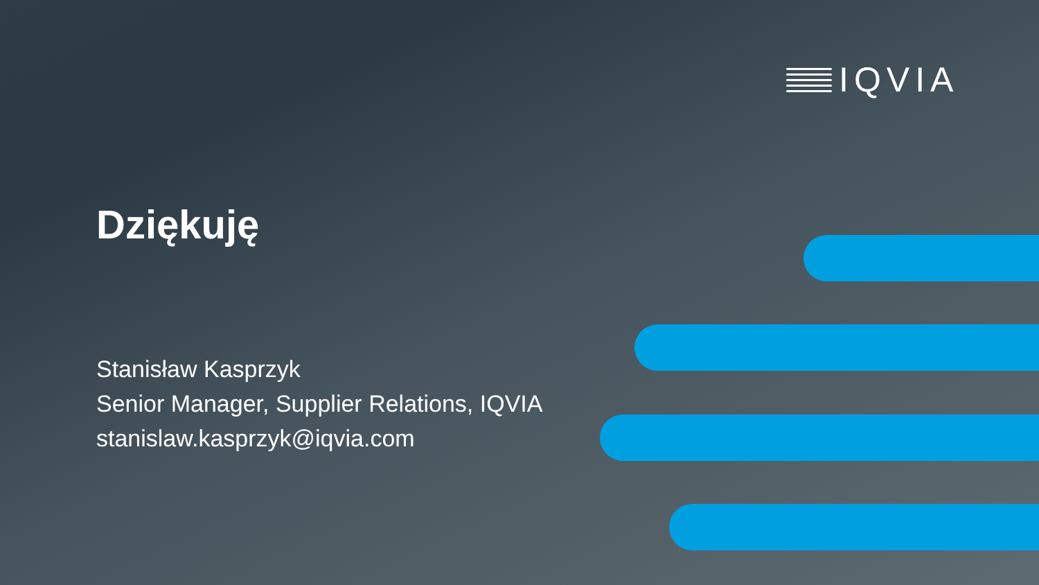IQVIA
Dziękuję
Stanisław Kasprzyk
Senior Manager, Supplier Relations, IQVIA
stanislaw.kasprzyk@iqvia.com